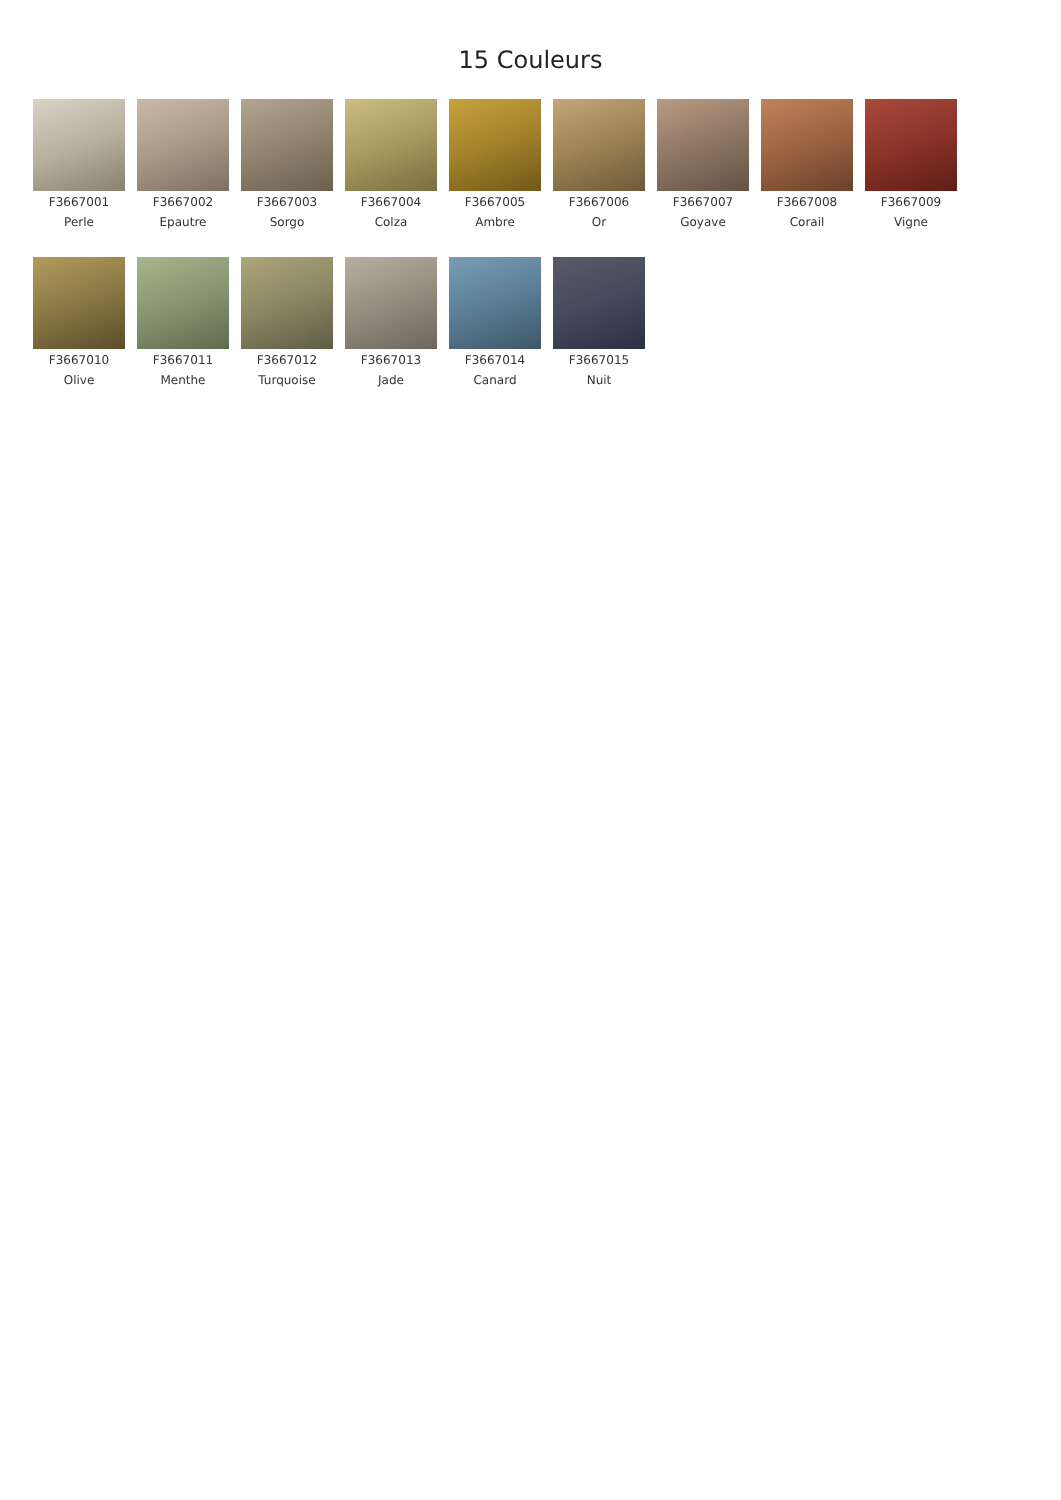15 Couleurs
F3667001
Perle
F3667002
Epautre
F3667003
Sorgo
F3667004
Colza
F3667005
Ambre
F3667006
Or
F3667007
Goyave
F3667008
Corail
F3667009
Vigne
F3667010
Olive
F3667011
Menthe
F3667012
Turquoise
F3667013
Jade
F3667014
Canard
F3667015
Nuit